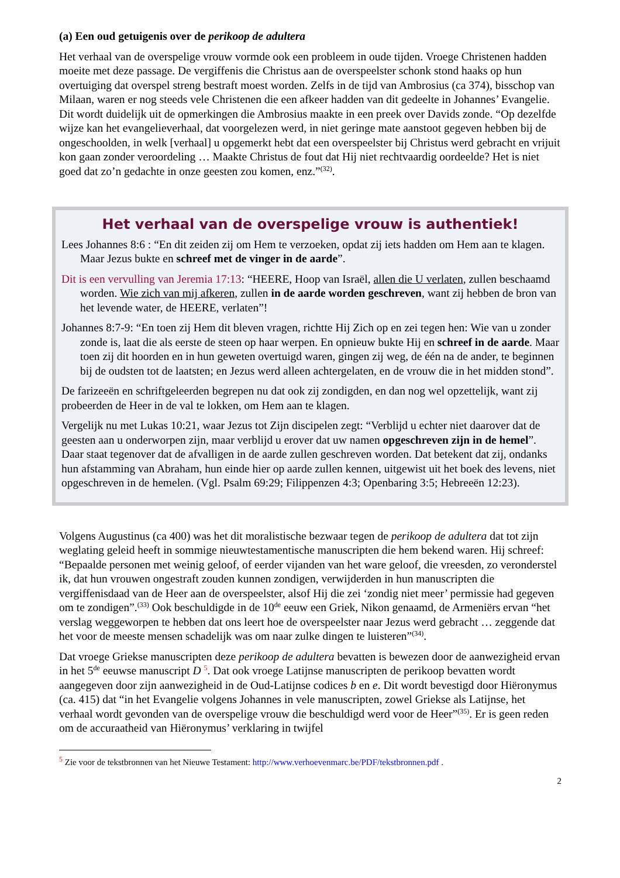(a) Een oud getuigenis over de perikoop de adultera
Het verhaal van de overspelige vrouw vormde ook een probleem in oude tijden. Vroege Christenen hadden moeite met deze passage. De vergiffenis die Christus aan de overspeelster schonk stond haaks op hun overtuiging dat overspel streng bestraft moest worden. Zelfs in de tijd van Ambrosius (ca 374), bisschop van Milaan, waren er nog steeds vele Christenen die een afkeer hadden van dit gedeelte in Johannes’ Evangelie. Dit wordt duidelijk uit de opmerkingen die Ambrosius maakte in een preek over Davids zonde. “Op dezelfde wijze kan het evangelieverhaal, dat voorgelezen werd, in niet geringe mate aanstoot gegeven hebben bij de ongeschoolden, in welk [verhaal] u opgemerkt hebt dat een overspeelster bij Christus werd gebracht en vrijuit kon gaan zonder veroordeling … Maakte Christus de fout dat Hij niet rechtvaardig oordeelde? Het is niet goed dat zo’n gedachte in onze geesten zou komen, enz.”<sup>(32)</sup>.
Het verhaal van de overspelige vrouw is authentiek!
Lees Johannes 8:6 : “En dit zeiden zij om Hem te verzoeken, opdat zij iets hadden om Hem aan te klagen. Maar Jezus bukte en schreef met de vinger in de aarde”.
Dit is een vervulling van Jeremia 17:13: “HEERE, Hoop van Israël, allen die U verlaten, zullen beschaamd worden. Wie zich van mij afkeren, zullen in de aarde worden geschreven, want zij hebben de bron van het levende water, de HEERE, verlaten”!
Johannes 8:7-9: “En toen zij Hem dit bleven vragen, richtte Hij Zich op en zei tegen hen: Wie van u zonder zonde is, laat die als eerste de steen op haar werpen. En opnieuw bukte Hij en schreef in de aarde. Maar toen zij dit hoorden en in hun geweten overtuigd waren, gingen zij weg, de één na de ander, te beginnen bij de oudsten tot de laatsten; en Jezus werd alleen achtergelaten, en de vrouw die in het midden stond”.
De farizeeën en schriftgeleerden begrepen nu dat ook zij zondigden, en dan nog wel opzettelijk, want zij probeerden de Heer in de val te lokken, om Hem aan te klagen.
Vergelijk nu met Lukas 10:21, waar Jezus tot Zijn discipelen zegt: “Verblijd u echter niet daarover dat de geesten aan u onderworpen zijn, maar verblijd u erover dat uw namen opgeschreven zijn in de hemel”. Daar staat tegenover dat de afvalligen in de aarde zullen geschreven worden. Dat betekent dat zij, ondanks hun afstamming van Abraham, hun einde hier op aarde zullen kennen, uitgewist uit het boek des levens, niet opgeschreven in de hemelen. (Vgl. Psalm 69:29; Filippenzen 4:3; Openbaring 3:5; Hebreeën 12:23).
Volgens Augustinus (ca 400) was het dit moralistische bezwaar tegen de perikoop de adultera dat tot zijn weglating geleid heeft in sommige nieuwtestamentische manuscripten die hem bekend waren. Hij schreef: “Bepaalde personen met weinig geloof, of eerder vijanden van het ware geloof, die vreesden, zo veronderstel ik, dat hun vrouwen ongestraft zouden kunnen zondigen, verwijderden in hun manuscripten die vergiffenisdaad van de Heer aan de overspeelster, alsof Hij die zei ‘zondig niet meer’ permissie had gegeven om te zondigen”.<sup>(33)</sup> Ook beschuldigde in de 10<sup>de</sup> eeuw een Griek, Nikon genaamd, de Armeniërs ervan “het verslag weggeworpen te hebben dat ons leert hoe de overspeelster naar Jezus werd gebracht … zeggende dat het voor de meeste mensen schadelijk was om naar zulke dingen te luisteren”<sup>(34)</sup>.
Dat vroege Griekse manuscripten deze perikoop de adultera bevatten is bewezen door de aanwezigheid ervan in het 5<sup>de</sup> eeuwse manuscript D <sup>5</sup>. Dat ook vroege Latijnse manuscripten de perikoop bevatten wordt aangegeven door zijn aanwezigheid in de Oud-Latijnse codices b en e. Dit wordt bevestigd door Hiëronymus (ca. 415) dat “in het Evangelie volgens Johannes in vele manuscripten, zowel Griekse als Latijnse, het verhaal wordt gevonden van de overspelige vrouw die beschuldigd werd voor de Heer”<sup>(35)</sup>. Er is geen reden om de accuraatheid van Hiëronymus’ verklaring in twijfel
<sup>5</sup> Zie voor de tekstbronnen van het Nieuwe Testament: http://www.verhoevenmarc.be/PDF/tekstbronnen.pdf .
2